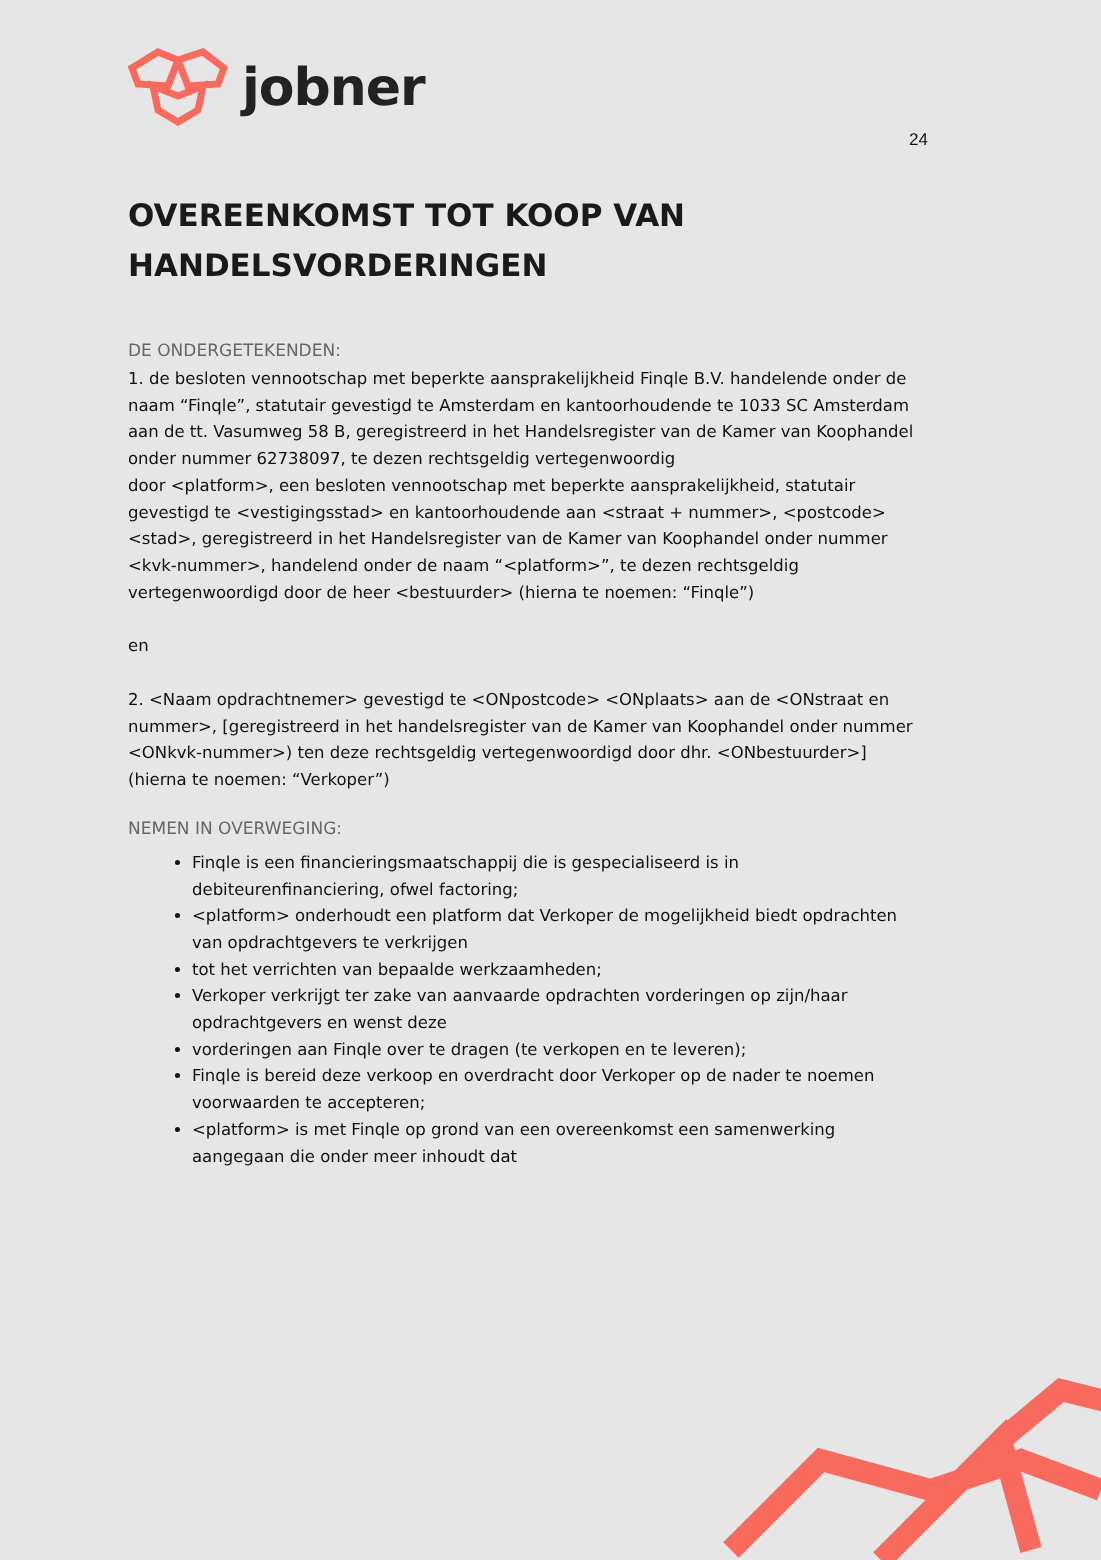jobner
24
OVEREENKOMST TOT KOOP VAN
HANDELSVORDERINGEN
DE ONDERGETEKENDEN:
1. de besloten vennootschap met beperkte aansprakelijkheid Finqle B.V. handelende onder de naam “Finqle”, statutair gevestigd te Amsterdam en kantoorhoudende te 1033 SC Amsterdam aan de tt. Vasumweg 58 B, geregistreerd in het Handelsregister van de Kamer van Koophandel onder nummer 62738097, te dezen rechtsgeldig vertegenwoordig
door <platform>, een besloten vennootschap met beperkte aansprakelijkheid, statutair gevestigd te <vestigingsstad> en kantoorhoudende aan <straat + nummer>, <postcode> <stad>, geregistreerd in het Handelsregister van de Kamer van Koophandel onder nummer <kvk-nummer>, handelend onder de naam “<platform>”, te dezen rechtsgeldig vertegenwoordigd door de heer <bestuurder> (hierna te noemen: “Finqle”)
en
2. <Naam opdrachtnemer> gevestigd te <ONpostcode> <ONplaats> aan de <ONstraat en nummer>, [geregistreerd in het handelsregister van de Kamer van Koophandel onder nummer <ONkvk-nummer>) ten deze rechtsgeldig vertegenwoordigd door dhr. <ONbestuurder>] (hierna te noemen: “Verkoper”)
NEMEN IN OVERWEGING:
Finqle is een financieringsmaatschappij die is gespecialiseerd is in debiteurenfinanciering, ofwel factoring;
<platform> onderhoudt een platform dat Verkoper de mogelijkheid biedt opdrachten van opdrachtgevers te verkrijgen
tot het verrichten van bepaalde werkzaamheden;
Verkoper verkrijgt ter zake van aanvaarde opdrachten vorderingen op zijn/haar opdrachtgevers en wenst deze
vorderingen aan Finqle over te dragen (te verkopen en te leveren);
Finqle is bereid deze verkoop en overdracht door Verkoper op de nader te noemen voorwaarden te accepteren;
<platform> is met Finqle op grond van een overeenkomst een samenwerking aangegaan die onder meer inhoudt dat